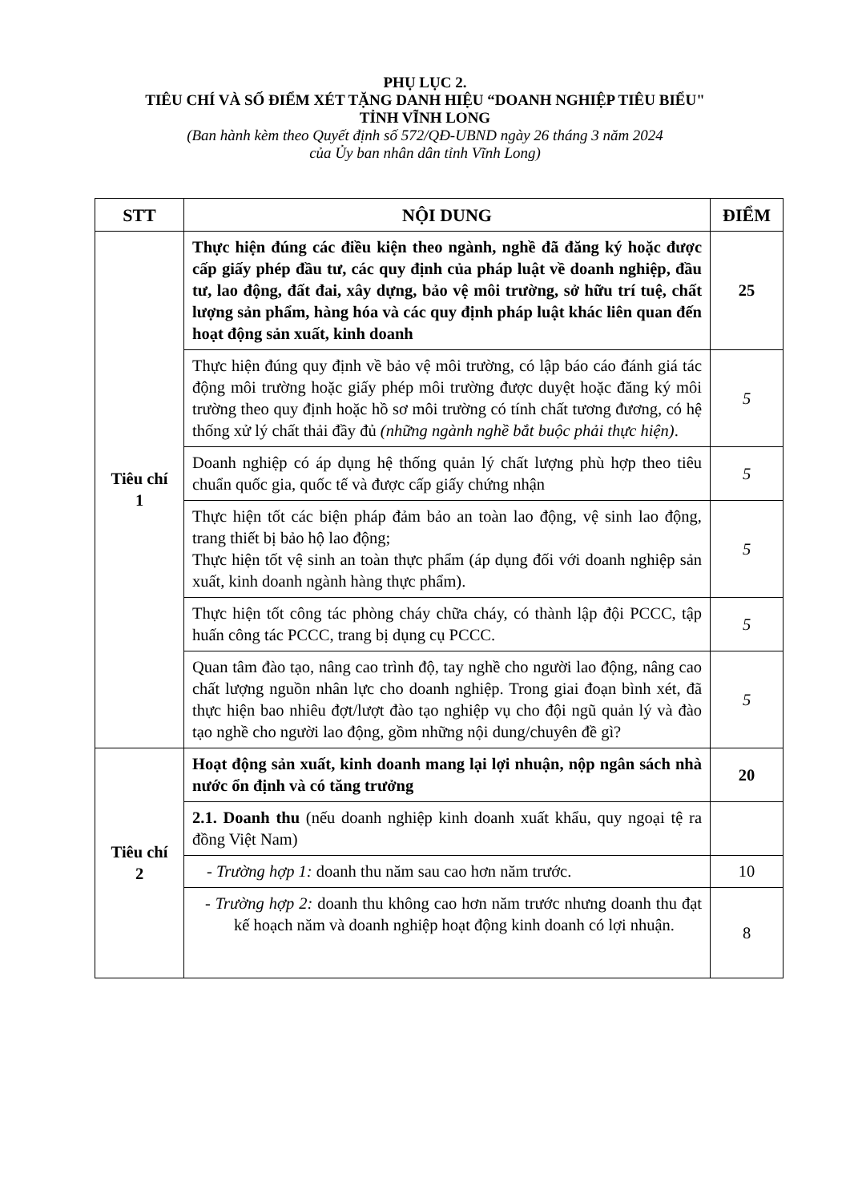PHỤ LỤC 2.
TIÊU CHÍ VÀ SỐ ĐIỂM XÉT TẶNG DANH HIỆU “DOANH NGHIỆP TIÊU BIỂU"
TỈNH VĨNH LONG
(Ban hành kèm theo Quyết định số 572/QĐ-UBND ngày 26 tháng 3 năm 2024
của Ủy ban nhân dân tỉnh Vĩnh Long)
| STT | NỘI DUNG | ĐIỂM |
| --- | --- | --- |
| Tiêu chí 1 | Thực hiện đúng các điều kiện theo ngành, nghề đã đăng ký hoặc được cấp giấy phép đầu tư, các quy định của pháp luật về doanh nghiệp, đầu tư, lao động, đất đai, xây dựng, bảo vệ môi trường, sở hữu trí tuệ, chất lượng sản phẩm, hàng hóa và các quy định pháp luật khác liên quan đến hoạt động sản xuất, kinh doanh | 25 |
| | Thực hiện đúng quy định về bảo vệ môi trường, có lập báo cáo đánh giá tác động môi trường hoặc giấy phép môi trường được duyệt hoặc đăng ký môi trường theo quy định hoặc hồ sơ môi trường có tính chất tương đương, có hệ thống xử lý chất thải đầy đủ (những ngành nghề bắt buộc phải thực hiện) . | 5 |
| | Doanh nghiệp có áp dụng hệ thống quản lý chất lượng phù hợp theo tiêu chuẩn quốc gia, quốc tế và được cấp giấy chứng nhận | 5 |
| | Thực hiện tốt các biện pháp đảm bảo an toàn lao động, vệ sinh lao động, trang thiết bị bảo hộ lao động; Thực hiện tốt vệ sinh an toàn thực phẩm (áp dụng đối với doanh nghiệp sản xuất, kinh doanh ngành hàng thực phẩm). | 5 |
| | Thực hiện tốt công tác phòng cháy chữa cháy, có thành lập đội PCCC, tập huấn công tác PCCC, trang bị dụng cụ PCCC. | 5 |
| | Quan tâm đào tạo, nâng cao trình độ, tay nghề cho người lao động, nâng cao chất lượng nguồn nhân lực cho doanh nghiệp. Trong giai đoạn bình xét, đã thực hiện bao nhiêu đợt/lượt đào tạo nghiệp vụ cho đội ngũ quản lý và đào tạo nghề cho người lao động, gồm những nội dung/chuyên đề gì? | 5 |
| Tiêu chí 2 | Hoạt động sản xuất, kinh doanh mang lại lợi nhuận, nộp ngân sách nhà nước ổn định và có tăng trưởng | 20 |
| | 2.1. Doanh thu (nếu doanh nghiệp kinh doanh xuất khẩu, quy ngoại tệ ra đồng Việt Nam) | |
| | - Trường hợp 1: doanh thu năm sau cao hơn năm trước. | 10 |
| | - Trường hợp 2: doanh thu không cao hơn năm trước nhưng doanh thu đạt kế hoạch năm và doanh nghiệp hoạt động kinh doanh có lợi nhuận. | 8 |